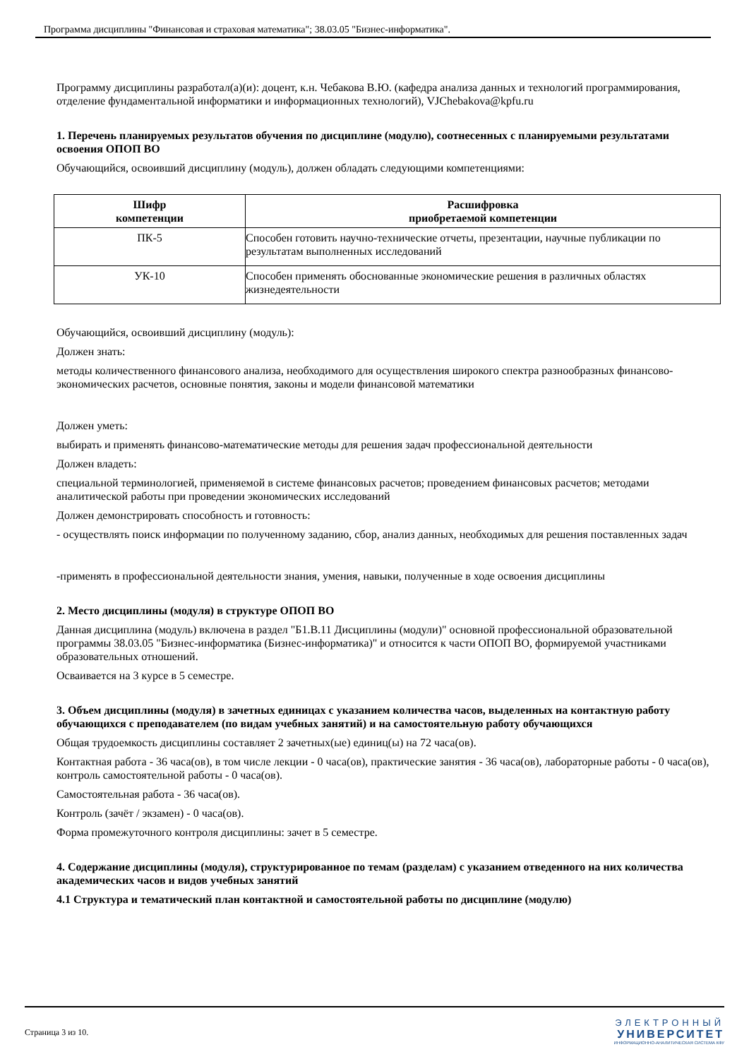Программа дисциплины "Финансовая и страховая математика"; 38.03.05 "Бизнес-информатика".
Программу дисциплины разработал(а)(и): доцент, к.н. Чебакова В.Ю. (кафедра анализа данных и технологий программирования, отделение фундаментальной информатики и информационных технологий), VJChebakova@kpfu.ru
1. Перечень планируемых результатов обучения по дисциплине (модулю), соотнесенных с планируемыми результатами освоения ОПОП ВО
Обучающийся, освоивший дисциплину (модуль), должен обладать следующими компетенциями:
| Шифр компетенции | Расшифровка приобретаемой компетенции |
| --- | --- |
| ПК-5 | Способен готовить научно-технические отчеты, презентации, научные публикации по результатам выполненных исследований |
| УК-10 | Способен применять обоснованные экономические решения в различных областях жизнедеятельности |
Обучающийся, освоивший дисциплину (модуль):
Должен знать:
методы количественного финансового анализа, необходимого для осуществления широкого спектра разнообразных финансово-экономических расчетов, основные понятия, законы и модели финансовой математики
Должен уметь:
выбирать и применять финансово-математические методы для решения задач профессиональной деятельности
Должен владеть:
специальной терминологией, применяемой в системе финансовых расчетов; проведением финансовых расчетов; методами аналитической работы при проведении экономических исследований
Должен демонстрировать способность и готовность:
- осуществлять поиск информации по полученному заданию, сбор, анализ данных, необходимых для решения поставленных задач
-применять в профессиональной деятельности знания, умения, навыки, полученные в ходе освоения дисциплины
2. Место дисциплины (модуля) в структуре ОПОП ВО
Данная дисциплина (модуль) включена в раздел "Б1.В.11 Дисциплины (модули)" основной профессиональной образовательной программы 38.03.05 "Бизнес-информатика (Бизнес-информатика)" и относится к части ОПОП ВО, формируемой участниками образовательных отношений.
Осваивается на 3 курсе в 5 семестре.
3. Объем дисциплины (модуля) в зачетных единицах с указанием количества часов, выделенных на контактную работу обучающихся с преподавателем (по видам учебных занятий) и на самостоятельную работу обучающихся
Общая трудоемкость дисциплины составляет 2 зачетных(ые) единиц(ы) на 72 часа(ов).
Контактная работа - 36 часа(ов), в том числе лекции - 0 часа(ов), практические занятия - 36 часа(ов), лабораторные работы - 0 часа(ов), контроль самостоятельной работы - 0 часа(ов).
Самостоятельная работа - 36 часа(ов).
Контроль (зачёт / экзамен) - 0 часа(ов).
Форма промежуточного контроля дисциплины: зачет в 5 семестре.
4. Содержание дисциплины (модуля), структурированное по темам (разделам) с указанием отведенного на них количества академических часов и видов учебных занятий
4.1 Структура и тематический план контактной и самостоятельной работы по дисциплине (модулю)
Страница 3 из 10.
ЭЛЕКТРОННЫЙ
УНИВЕРСИТЕТ
ИНФОРМАЦИОННО-АНАЛИТИЧЕСКАЯ СИСТЕМА КФУ